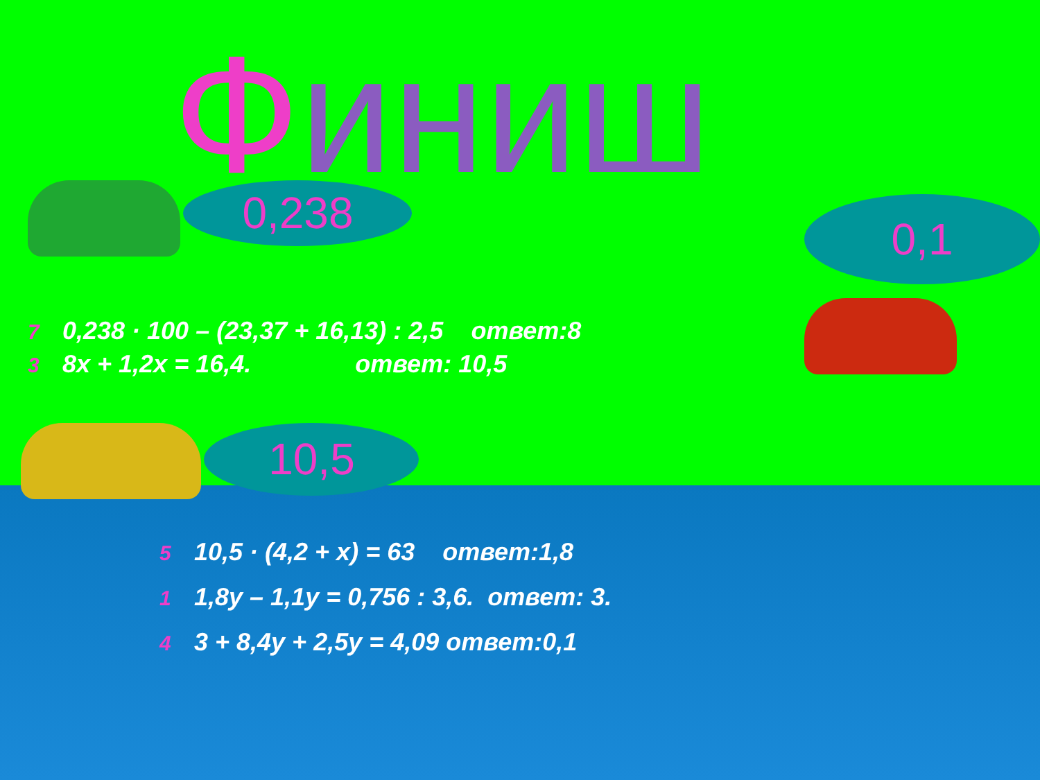Финиш
0,238
0,1
7 0,238 · 100 – (23,37 + 16,13) : 2,5 ответ:8
3 8x + 1,2x = 16,4. ответ: 10,5
10,5
5 10,5 · (4,2 + x) = 63 ответ:1,8
1 1,8y – 1,1y = 0,756 : 3,6. ответ: 3.
4 3 + 8,4y + 2,5y = 4,09 ответ:0,1